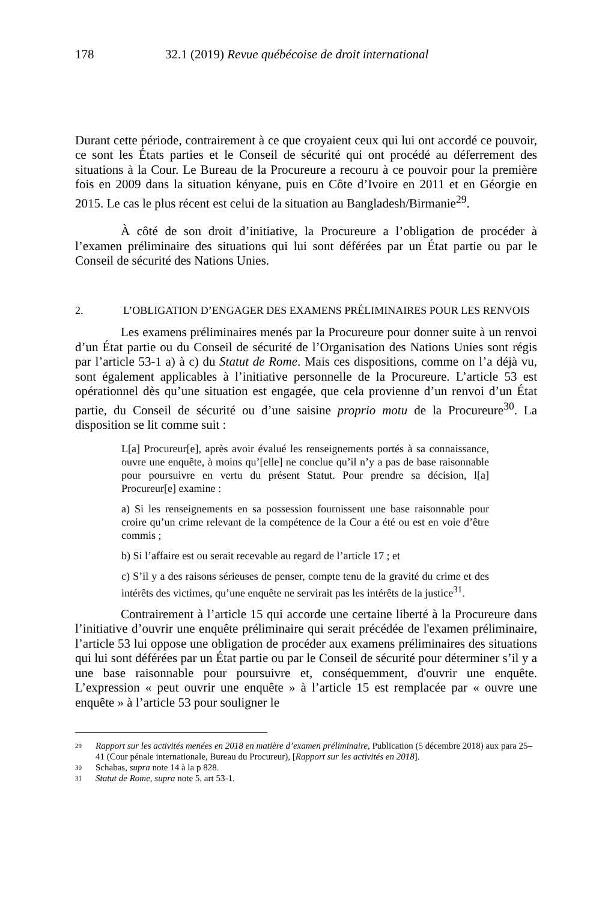178 32.1 (2019) Revue québécoise de droit international
Durant cette période, contrairement à ce que croyaient ceux qui lui ont accordé ce pouvoir, ce sont les États parties et le Conseil de sécurité qui ont procédé au déferrement des situations à la Cour. Le Bureau de la Procureure a recouru à ce pouvoir pour la première fois en 2009 dans la situation kényane, puis en Côte d’Ivoire en 2011 et en Géorgie en 2015. Le cas le plus récent est celui de la situation au Bangladesh/Birmanie<sup>29</sup>.
À côté de son droit d’initiative, la Procureure a l’obligation de procéder à l’examen préliminaire des situations qui lui sont déférées par un État partie ou par le Conseil de sécurité des Nations Unies.
2. L’OBLIGATION D’ENGAGER DES EXAMENS PRÉLIMINAIRES POUR LES RENVOIS
Les examens préliminaires menés par la Procureure pour donner suite à un renvoi d’un État partie ou du Conseil de sécurité de l’Organisation des Nations Unies sont régis par l’article 53-1 a) à c) du Statut de Rome. Mais ces dispositions, comme on l’a déjà vu, sont également applicables à l’initiative personnelle de la Procureure. L’article 53 est opérationnel dès qu’une situation est engagée, que cela provienne d’un renvoi d’un État partie, du Conseil de sécurité ou d’une saisine proprio motu de la Procureure<sup>30</sup>. La disposition se lit comme suit :
L[a] Procureur[e], après avoir évalué les renseignements portés à sa connaissance, ouvre une enquête, à moins qu’[elle] ne conclue qu’il n’y a pas de base raisonnable pour poursuivre en vertu du présent Statut. Pour prendre sa décision, l[a] Procureur[e] examine :
a) Si les renseignements en sa possession fournissent une base raisonnable pour croire qu’un crime relevant de la compétence de la Cour a été ou est en voie d’être commis ;
b) Si l’affaire est ou serait recevable au regard de l’article 17 ; et
c) S’il y a des raisons sérieuses de penser, compte tenu de la gravité du crime et des intérêts des victimes, qu’une enquête ne servirait pas les intérêts de la justice<sup>31</sup>.
Contrairement à l’article 15 qui accorde une certaine liberté à la Procureure dans l’initiative d’ouvrir une enquête préliminaire qui serait précédée de l'examen préliminaire, l’article 53 lui oppose une obligation de procéder aux examens préliminaires des situations qui lui sont déférées par un État partie ou par le Conseil de sécurité pour déterminer s’il y a une base raisonnable pour poursuivre et, conséquemment, d'ouvrir une enquête. L’expression « peut ouvrir une enquête » à l’article 15 est remplacée par « ouvre une enquête » à l’article 53 pour souligner le
29 Rapport sur les activités menées en 2018 en matière d’examen préliminaire, Publication (5 décembre 2018) aux para 25–41 (Cour pénale internationale, Bureau du Procureur), [Rapport sur les activités en 2018].
30 Schabas, supra note 14 à la p 828.
31 Statut de Rome, supra note 5, art 53-1.